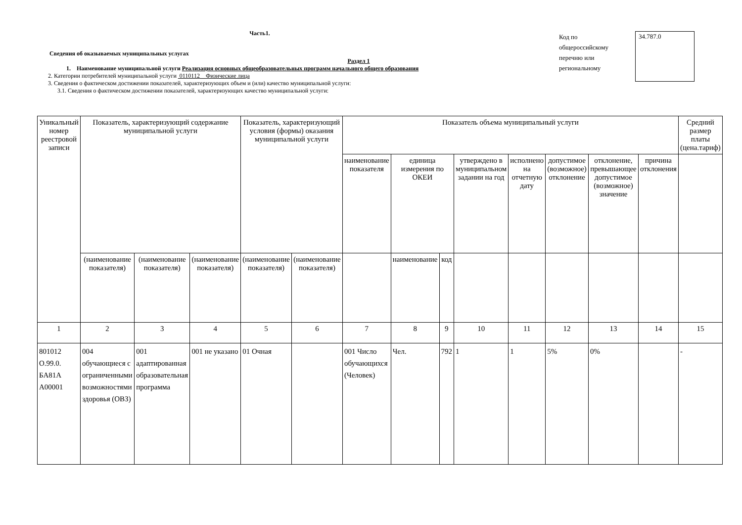Часть1.
Сведения об оказываемых муниципальных услугах
Раздел 1
1. Наименование муниципальной услуги Реализация основных общеобразовательных программ начального общего образования
2. Категории потребителей муниципальной услуги 0110112 Физические лица
3. Сведения о фактическом достижении показателей, характеризующих объем и (или) качество муниципальной услуги:
3.1. Сведения о фактическом достижении показателей, характеризующих качество муниципальной услуги:
Код по общероссийскому перечню или региональному
34.787.0
| Уникальный номер реестровой записи | Показатель, характеризующий содержание муниципальной услуги | | | Показатель, характеризующий условия (формы) оказания муниципальной услуги | | Показатель объема муниципальный услуги | | | | | | | | Средний размер платы (цена.тариф) |
| --- | --- | --- | --- | --- | --- | --- | --- | --- | --- | --- | --- | --- | --- | --- |
| | | | | | | наименование показателя | единица измерения по ОКЕИ | | утверждено в муниципальном задании на год | исполнено на отчетную дату | допустимое (возможное) отклонение | отклонение, превышающее допустимое (возможное) значение | причина отклонения | |
| | (наименование показателя) | (наименование показателя) | (наименование показателя) | (наименование показателя) | (наименование показателя) | | наименование | код | | | | | | |
| 1 | 2 | 3 | 4 | 5 | 6 | 7 | 8 | 9 | 10 | 11 | 12 | 13 | 14 | 15 |
| 801012 О.99.0. БА81А А00001 | 004 обучающиеся с ограниченными возможностями здоровья (ОВЗ) | 001 адаптированная образовательная программа | 001 не указано | 01 Очная | | 001 Число обучающихся (Человек) | Чел. | 792 | 1 | 1 | 5% | 0% | | - |